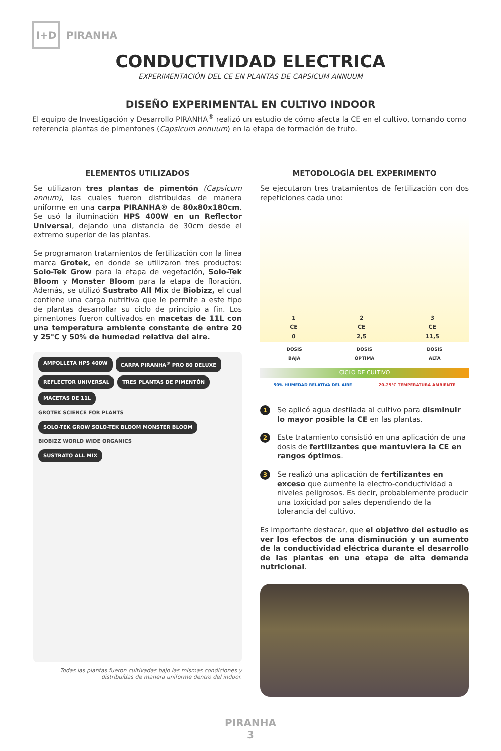I+D
PIRANHA
CONDUCTIVIDAD ELECTRICA
EXPERIMENTACIÓN DEL CE EN PLANTAS DE CAPSICUM ANNUUM
DISEÑO EXPERIMENTAL EN CULTIVO INDOOR
El equipo de Investigación y Desarrollo PIRANHA<sup>®</sup> realizó un estudio de cómo afecta la CE en el cultivo, tomando como referencia plantas de pimentones (Capsicum annuum) en la etapa de formación de fruto.
ELEMENTOS UTILIZADOS
Se utilizaron tres plantas de pimentón (Capsicum annum), las cuales fueron distribuidas de manera uniforme en una carpa PIRANHA® de 80x80x180cm. Se usó la iluminación HPS 400W en un Reflector Universal, dejando una distancia de 30cm desde el extremo superior de las plantas.
Se programaron tratamientos de fertilización con la línea marca Grotek, en donde se utilizaron tres productos: Solo-Tek Grow para la etapa de vegetación, Solo-Tek Bloom y Monster Bloom para la etapa de floración. Además, se utilizó Sustrato All Mix de Biobizz, el cual contiene una carga nutritiva que le permite a este tipo de plantas desarrollar su ciclo de principio a fin. Los pimentones fueron cultivados en macetas de 11L con una temperatura ambiente constante de entre 20 y 25°C y 50% de humedad relativa del aire.
AMPOLLETA HPS 400W CARPA PIRANHA<sup>®</sup> PRO 80 DELUXE REFLECTOR UNIVERSAL TRES PLANTAS DE PIMENTÓN MACETAS DE 11L
GROTEK SCIENCE FOR PLANTS
SOLO-TEK GROW SOLO-TEK BLOOM MONSTER BLOOM
BIOBIZZ WORLD WIDE ORGANICS
SUSTRATO ALL MIX
Todas las plantas fueron cultivadas bajo las mismas condiciones y distribuídas de manera uniforme dentro del indoor.
METODOLOGÍA DEL EXPERIMENTO
Se ejecutaron tres tratamientos de fertilización con dos repeticiones cada uno:
1
CE
0
2
CE
2,5
3
CE
11,5
DOSIS
BAJA
DOSIS
ÓPTIMA
DOSIS
ALTA
CICLO DE CULTIVO
50% HUMEDAD RELATIVA DEL AIRE 20-25°C TEMPERATURA AMBIENTE
1
Se aplicó agua destilada al cultivo para disminuir lo mayor posible la CE en las plantas.
2
Este tratamiento consistió en una aplicación de una dosis de fertilizantes que mantuviera la CE en rangos óptimos.
3
Se realizó una aplicación de fertilizantes en exceso que aumente la electro-conductividad a niveles peligrosos. Es decir, probablemente producir una toxicidad por sales dependiendo de la tolerancia del cultivo.
Es importante destacar, que el objetivo del estudio es ver los efectos de una disminución y un aumento de la conductividad eléctrica durante el desarrollo de las plantas en una etapa de alta demanda nutricional.
PIRANHA
3